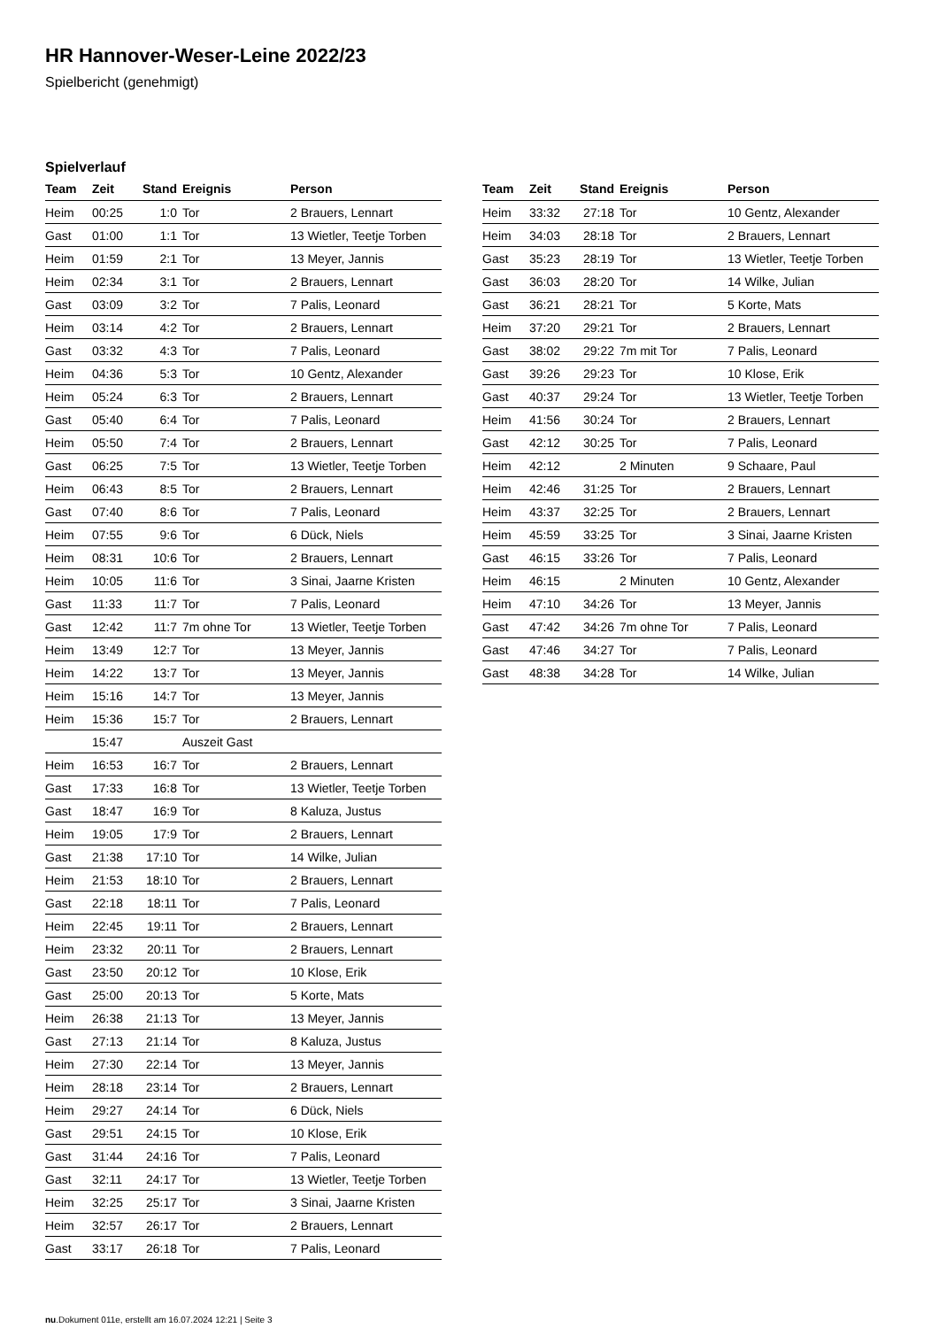HR Hannover-Weser-Leine 2022/23
Spielbericht (genehmigt)
Spielverlauf
| Team | Zeit | Stand | Ereignis | Person |
| --- | --- | --- | --- | --- |
| Heim | 00:25 | 1:0 | Tor | 2 Brauers, Lennart |
| Gast | 01:00 | 1:1 | Tor | 13 Wietler, Teetje Torben |
| Heim | 01:59 | 2:1 | Tor | 13 Meyer, Jannis |
| Heim | 02:34 | 3:1 | Tor | 2 Brauers, Lennart |
| Gast | 03:09 | 3:2 | Tor | 7 Palis, Leonard |
| Heim | 03:14 | 4:2 | Tor | 2 Brauers, Lennart |
| Gast | 03:32 | 4:3 | Tor | 7 Palis, Leonard |
| Heim | 04:36 | 5:3 | Tor | 10 Gentz, Alexander |
| Heim | 05:24 | 6:3 | Tor | 2 Brauers, Lennart |
| Gast | 05:40 | 6:4 | Tor | 7 Palis, Leonard |
| Heim | 05:50 | 7:4 | Tor | 2 Brauers, Lennart |
| Gast | 06:25 | 7:5 | Tor | 13 Wietler, Teetje Torben |
| Heim | 06:43 | 8:5 | Tor | 2 Brauers, Lennart |
| Gast | 07:40 | 8:6 | Tor | 7 Palis, Leonard |
| Heim | 07:55 | 9:6 | Tor | 6 Dück, Niels |
| Heim | 08:31 | 10:6 | Tor | 2 Brauers, Lennart |
| Heim | 10:05 | 11:6 | Tor | 3 Sinai, Jaarne Kristen |
| Gast | 11:33 | 11:7 | Tor | 7 Palis, Leonard |
| Gast | 12:42 | 11:7 | 7m ohne Tor | 13 Wietler, Teetje Torben |
| Heim | 13:49 | 12:7 | Tor | 13 Meyer, Jannis |
| Heim | 14:22 | 13:7 | Tor | 13 Meyer, Jannis |
| Heim | 15:16 | 14:7 | Tor | 13 Meyer, Jannis |
| Heim | 15:36 | 15:7 | Tor | 2 Brauers, Lennart |
| | 15:47 | | Auszeit Gast | |
| Heim | 16:53 | 16:7 | Tor | 2 Brauers, Lennart |
| Gast | 17:33 | 16:8 | Tor | 13 Wietler, Teetje Torben |
| Gast | 18:47 | 16:9 | Tor | 8 Kaluza, Justus |
| Heim | 19:05 | 17:9 | Tor | 2 Brauers, Lennart |
| Gast | 21:38 | 17:10 | Tor | 14 Wilke, Julian |
| Heim | 21:53 | 18:10 | Tor | 2 Brauers, Lennart |
| Gast | 22:18 | 18:11 | Tor | 7 Palis, Leonard |
| Heim | 22:45 | 19:11 | Tor | 2 Brauers, Lennart |
| Heim | 23:32 | 20:11 | Tor | 2 Brauers, Lennart |
| Gast | 23:50 | 20:12 | Tor | 10 Klose, Erik |
| Gast | 25:00 | 20:13 | Tor | 5 Korte, Mats |
| Heim | 26:38 | 21:13 | Tor | 13 Meyer, Jannis |
| Gast | 27:13 | 21:14 | Tor | 8 Kaluza, Justus |
| Heim | 27:30 | 22:14 | Tor | 13 Meyer, Jannis |
| Heim | 28:18 | 23:14 | Tor | 2 Brauers, Lennart |
| Heim | 29:27 | 24:14 | Tor | 6 Dück, Niels |
| Gast | 29:51 | 24:15 | Tor | 10 Klose, Erik |
| Gast | 31:44 | 24:16 | Tor | 7 Palis, Leonard |
| Gast | 32:11 | 24:17 | Tor | 13 Wietler, Teetje Torben |
| Heim | 32:25 | 25:17 | Tor | 3 Sinai, Jaarne Kristen |
| Heim | 32:57 | 26:17 | Tor | 2 Brauers, Lennart |
| Gast | 33:17 | 26:18 | Tor | 7 Palis, Leonard |
| Team | Zeit | Stand | Ereignis | Person |
| --- | --- | --- | --- | --- |
| Heim | 33:32 | 27:18 | Tor | 10 Gentz, Alexander |
| Heim | 34:03 | 28:18 | Tor | 2 Brauers, Lennart |
| Gast | 35:23 | 28:19 | Tor | 13 Wietler, Teetje Torben |
| Gast | 36:03 | 28:20 | Tor | 14 Wilke, Julian |
| Gast | 36:21 | 28:21 | Tor | 5 Korte, Mats |
| Heim | 37:20 | 29:21 | Tor | 2 Brauers, Lennart |
| Gast | 38:02 | 29:22 | 7m mit Tor | 7 Palis, Leonard |
| Gast | 39:26 | 29:23 | Tor | 10 Klose, Erik |
| Gast | 40:37 | 29:24 | Tor | 13 Wietler, Teetje Torben |
| Heim | 41:56 | 30:24 | Tor | 2 Brauers, Lennart |
| Gast | 42:12 | 30:25 | Tor | 7 Palis, Leonard |
| Heim | 42:12 | | 2 Minuten | 9 Schaare, Paul |
| Heim | 42:46 | 31:25 | Tor | 2 Brauers, Lennart |
| Heim | 43:37 | 32:25 | Tor | 2 Brauers, Lennart |
| Heim | 45:59 | 33:25 | Tor | 3 Sinai, Jaarne Kristen |
| Gast | 46:15 | 33:26 | Tor | 7 Palis, Leonard |
| Heim | 46:15 | | 2 Minuten | 10 Gentz, Alexander |
| Heim | 47:10 | 34:26 | Tor | 13 Meyer, Jannis |
| Gast | 47:42 | 34:26 | 7m ohne Tor | 7 Palis, Leonard |
| Gast | 47:46 | 34:27 | Tor | 7 Palis, Leonard |
| Gast | 48:38 | 34:28 | Tor | 14 Wilke, Julian |
nu.Dokument 011e, erstellt am 16.07.2024 12:21 | Seite 3